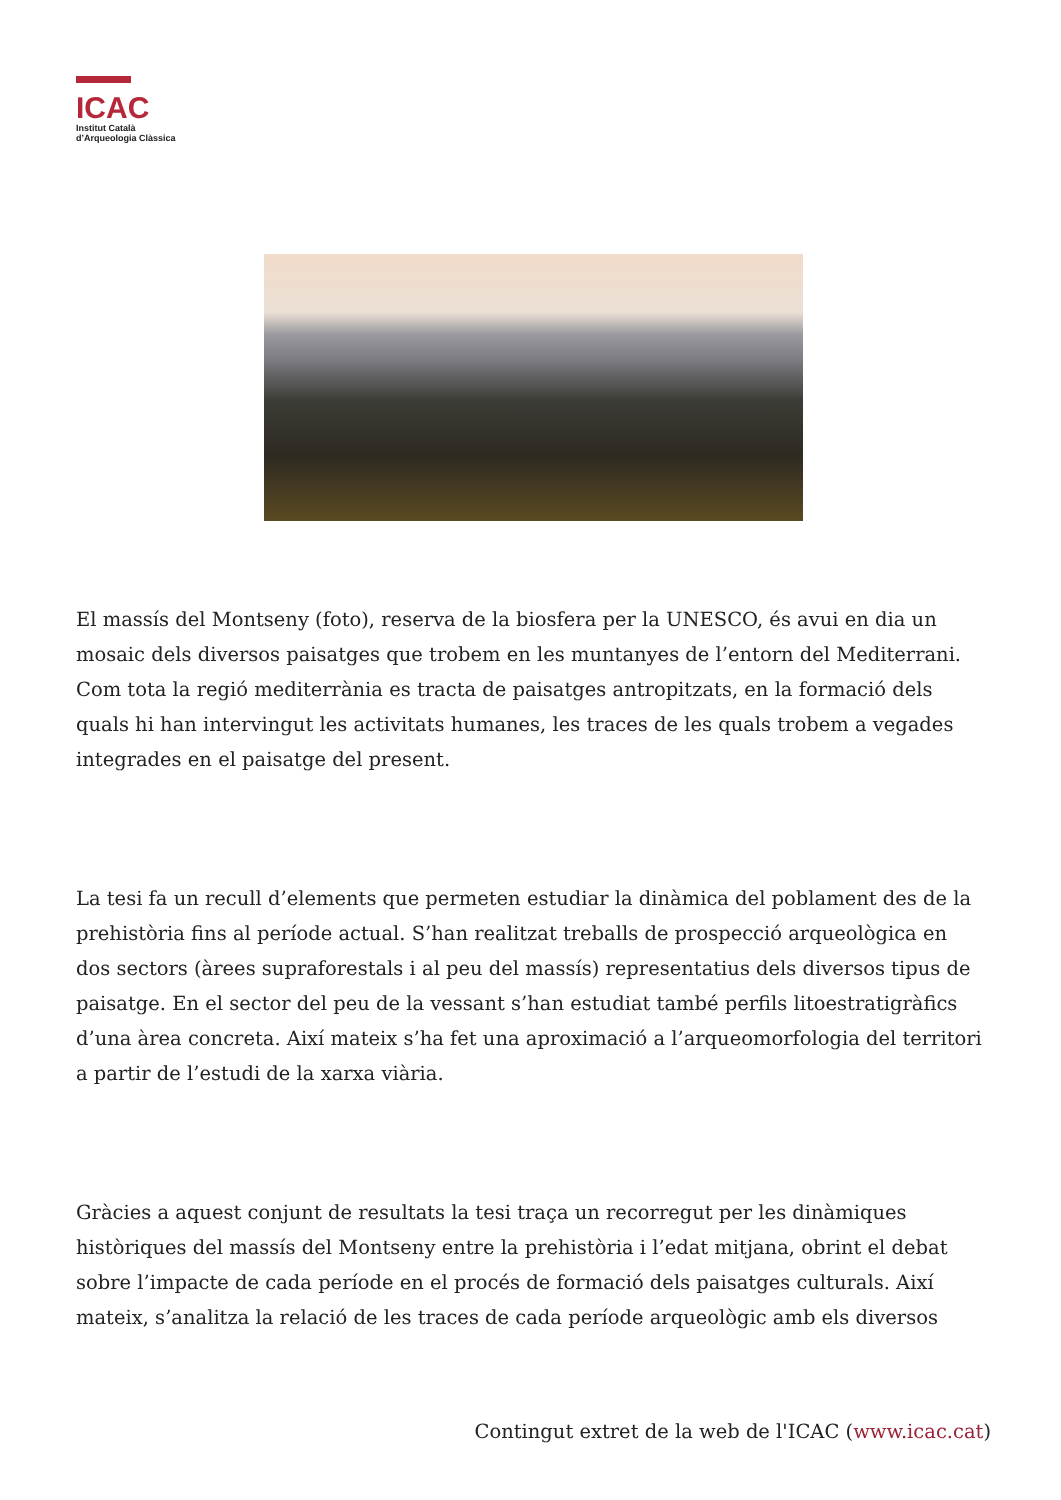ICAC
Institut Català
d’Arqueologia Clàssica
El massís del Montseny (foto), reserva de la biosfera per la UNESCO, és avui en dia un mosaic dels diversos paisatges que trobem en les muntanyes de l’entorn del Mediterrani. Com tota la regió mediterrània es tracta de paisatges antropitzats, en la formació dels quals hi han intervingut les activitats humanes, les traces de les quals trobem a vegades integrades en el paisatge del present.
La tesi fa un recull d’elements que permeten estudiar la dinàmica del poblament des de la prehistòria fins al període actual. S’han realitzat treballs de prospecció arqueològica en dos sectors (àrees supraforestals i al peu del massís) representatius dels diversos tipus de paisatge. En el sector del peu de la vessant s’han estudiat també perfils litoestratigràfics d’una àrea concreta. Així mateix s’ha fet una aproximació a l’arqueomorfologia del territori a partir de l’estudi de la xarxa viària.
Gràcies a aquest conjunt de resultats la tesi traça un recorregut per les dinàmiques històriques del massís del Montseny entre la prehistòria i l’edat mitjana, obrint el debat sobre l’impacte de cada període en el procés de formació dels paisatges culturals. Així mateix, s’analitza la relació de les traces de cada període arqueològic amb els diversos
Contingut extret de la web de l'ICAC (www.icac.cat)